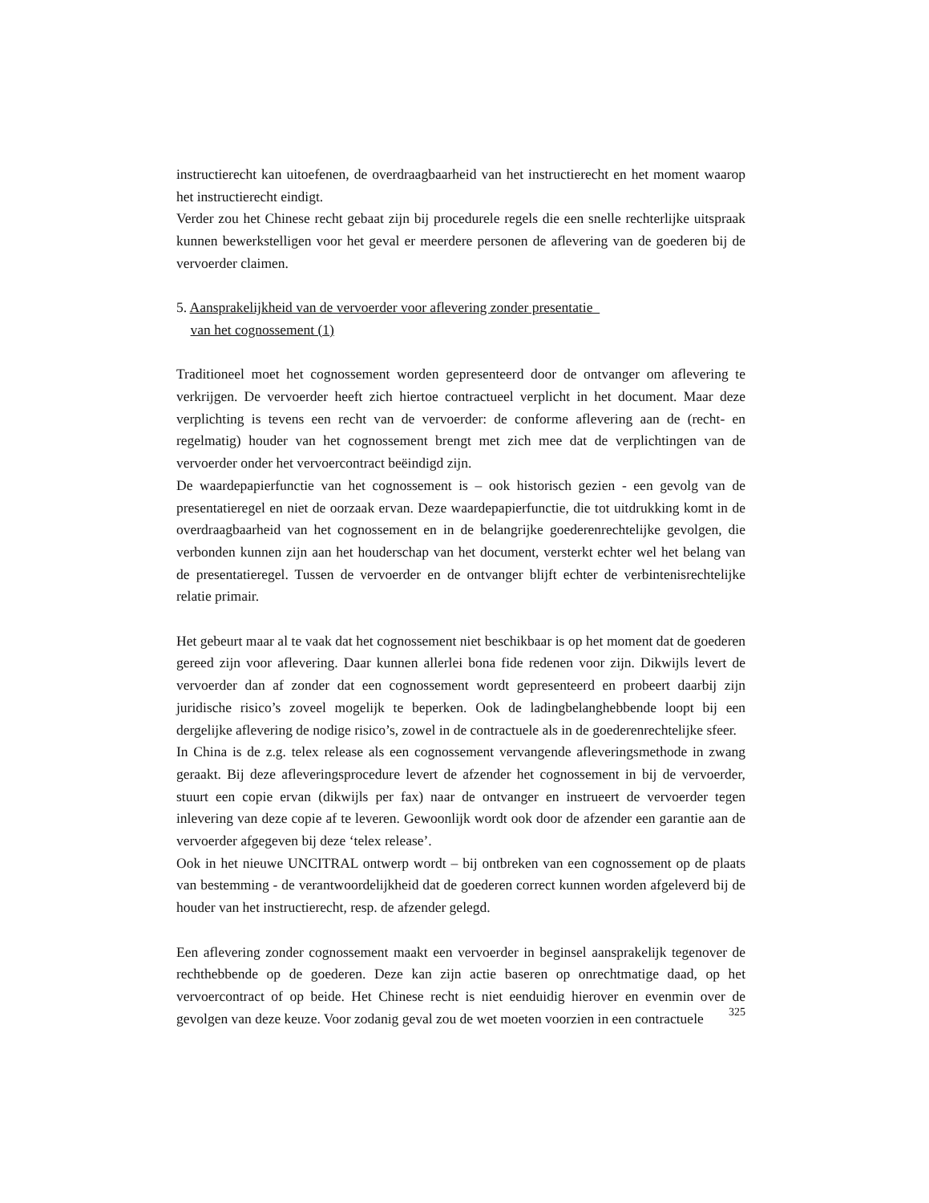instructierecht kan uitoefenen, de overdraagbaarheid van het instructierecht en het moment waarop het instructierecht eindigt.
Verder zou het Chinese recht gebaat zijn bij procedurele regels die een snelle rechterlijke uitspraak kunnen bewerkstelligen voor het geval er meerdere personen de aflevering van de goederen bij de vervoerder claimen.
5. Aansprakelijkheid van de vervoerder voor aflevering zonder presentatie
van het cognossement (1)
Traditioneel moet het cognossement worden gepresenteerd door de ontvanger om aflevering te verkrijgen. De vervoerder heeft zich hiertoe contractueel verplicht in het document. Maar deze verplichting is tevens een recht van de vervoerder: de conforme aflevering aan de (recht- en regelmatig) houder van het cognossement brengt met zich mee dat de verplichtingen van de vervoerder onder het vervoercontract beëindigd zijn.
De waardepapierfunctie van het cognossement is – ook historisch gezien - een gevolg van de presentatieregel en niet de oorzaak ervan. Deze waardepapierfunctie, die tot uitdrukking komt in de overdraagbaarheid van het cognossement en in de belangrijke goederenrechtelijke gevolgen, die verbonden kunnen zijn aan het houderschap van het document, versterkt echter wel het belang van de presentatieregel. Tussen de vervoerder en de ontvanger blijft echter de verbintenisrechtelijke relatie primair.
Het gebeurt maar al te vaak dat het cognossement niet beschikbaar is op het moment dat de goederen gereed zijn voor aflevering. Daar kunnen allerlei bona fide redenen voor zijn. Dikwijls levert de vervoerder dan af zonder dat een cognossement wordt gepresenteerd en probeert daarbij zijn juridische risico’s zoveel mogelijk te beperken. Ook de ladingbelanghebbende loopt bij een dergelijke aflevering de nodige risico’s, zowel in de contractuele als in de goederenrechtelijke sfeer.
In China is de z.g. telex release als een cognossement vervangende afleveringsmethode in zwang geraakt. Bij deze afleveringsprocedure levert de afzender het cognossement in bij de vervoerder, stuurt een copie ervan (dikwijls per fax) naar de ontvanger en instrueert de vervoerder tegen inlevering van deze copie af te leveren. Gewoonlijk wordt ook door de afzender een garantie aan de vervoerder afgegeven bij deze ‘telex release’.
Ook in het nieuwe UNCITRAL ontwerp wordt – bij ontbreken van een cognossement op de plaats van bestemming - de verantwoordelijkheid dat de goederen correct kunnen worden afgeleverd bij de houder van het instructierecht, resp. de afzender gelegd.
Een aflevering zonder cognossement maakt een vervoerder in beginsel aansprakelijk tegenover de rechthebbende op de goederen. Deze kan zijn actie baseren op onrechtmatige daad, op het vervoercontract of op beide. Het Chinese recht is niet eenduidig hierover en evenmin over de gevolgen van deze keuze. Voor zodanig geval zou de wet moeten voorzien in een contractuele
325